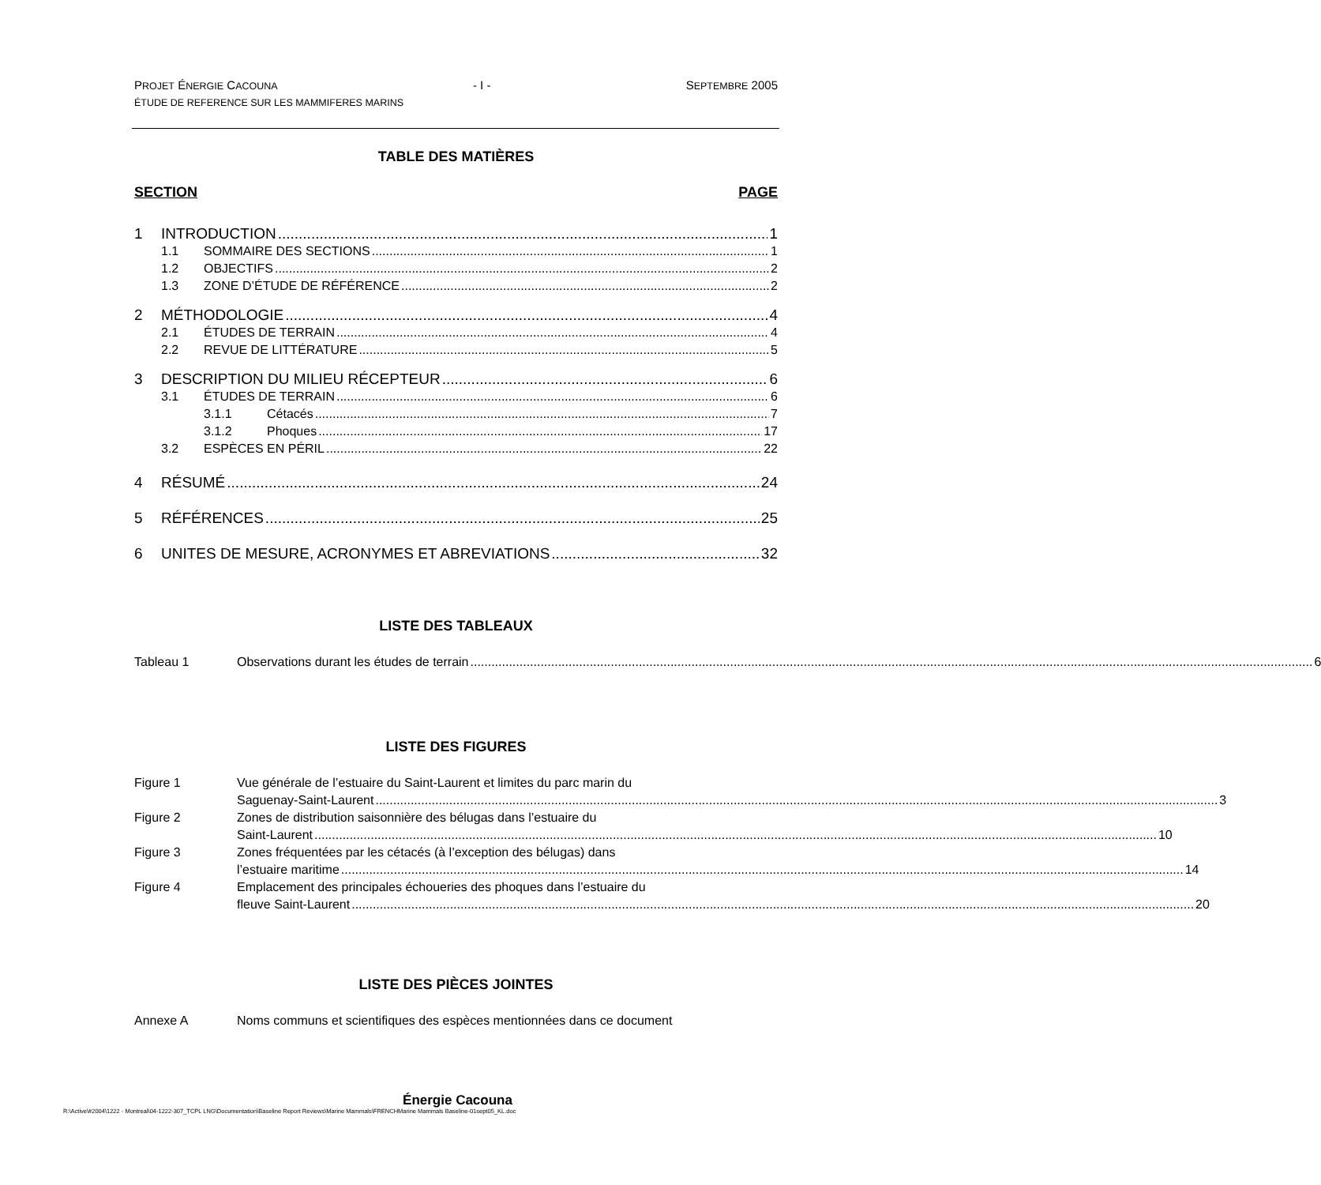PROJET ÉNERGIE CACOUNA - I - SEPTEMBRE 2005
ÉTUDE DE REFERENCE SUR LES MAMMIFERES MARINS
TABLE DES MATIÈRES
SECTION PAGE
1 INTRODUCTION 1
1.1 SOMMAIRE DES SECTIONS 1
1.2 OBJECTIFS 2
1.3 ZONE D’ÉTUDE DE RÉFÉRENCE 2
2 MÉTHODOLOGIE 4
2.1 ÉTUDES DE TERRAIN 4
2.2 REVUE DE LITTÉRATURE 5
3 DESCRIPTION DU MILIEU RÉCEPTEUR 6
3.1 ÉTUDES DE TERRAIN 6
3.1.1 Cétacés 7
3.1.2 Phoques 17
3.2 ESPÈCES EN PÉRIL 22
4 RÉSUMÉ 24
5 RÉFÉRENCES 25
6 UNITES DE MESURE, ACRONYMES ET ABREVIATIONS 32
LISTE DES TABLEAUX
Tableau 1 Observations durant les études de terrain 6
LISTE DES FIGURES
Figure 1 Vue générale de l’estuaire du Saint-Laurent et limites du parc marin du
Saguenay-Saint-Laurent 3
Figure 2 Zones de distribution saisonnière des bélugas dans l’estuaire du
Saint-Laurent 10
Figure 3 Zones fréquentées par les cétacés (à l’exception des bélugas) dans
l’estuaire maritime 14
Figure 4 Emplacement des principales échoueries des phoques dans l’estuaire du
fleuve Saint-Laurent 20
LISTE DES PIÈCES JOINTES
Annexe A Noms communs et scientifiques des espèces mentionnées dans ce document
Énergie Cacouna
R:\Active\#2004\1222 - Montreal\04-1222-307_TCPL LNG\Documentation\Baseline Report Reviews\Marine Mammals\FRENCHMarine Mammals Baseline-01sept05_KL.doc